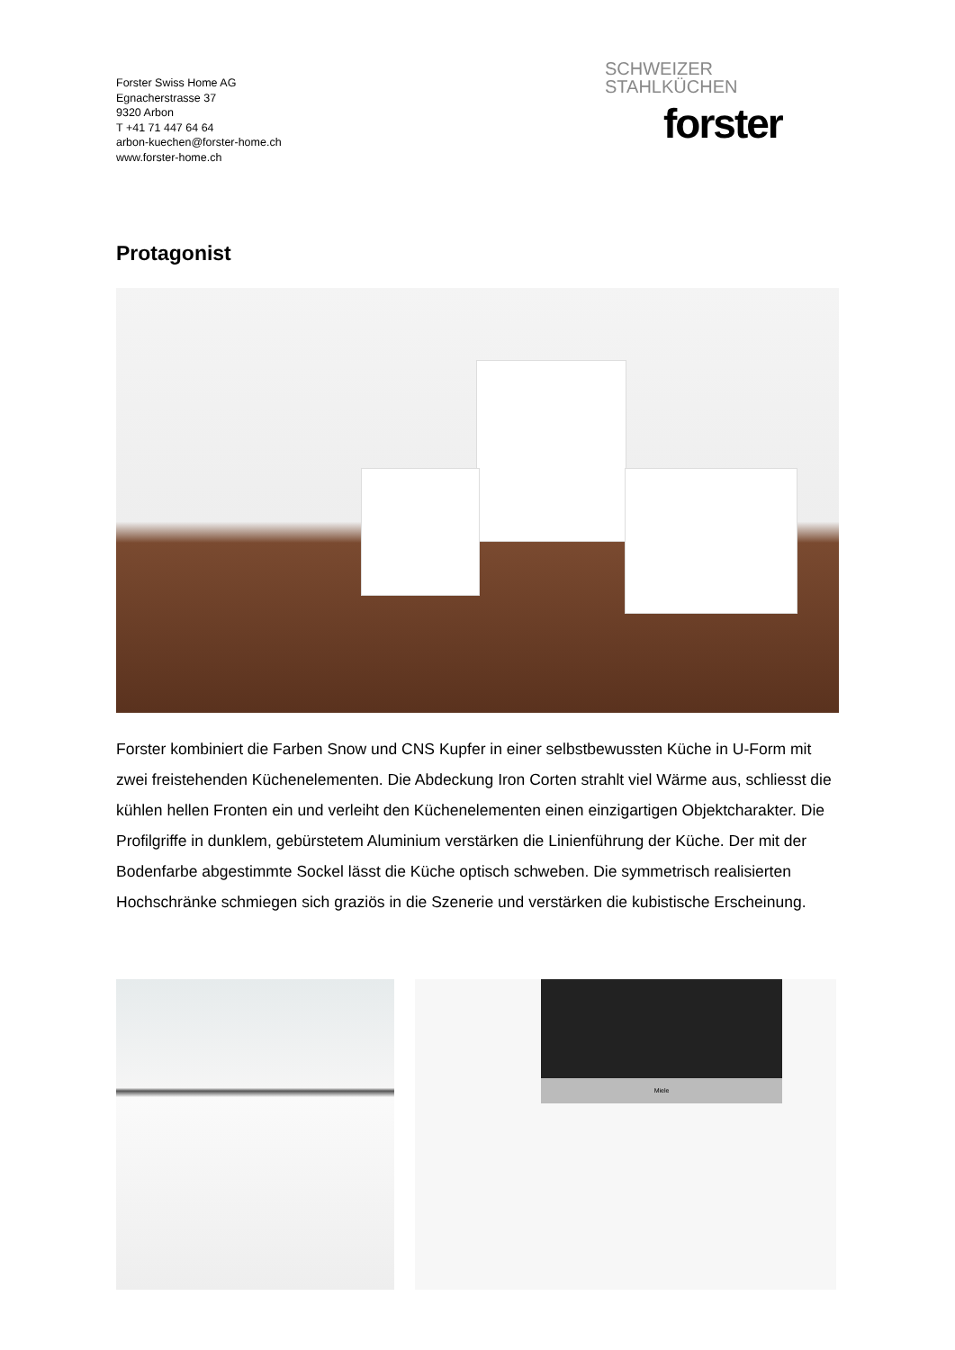Forster Swiss Home AG
Egnacherstrasse 37
9320 Arbon
T +41 71 447 64 64
arbon-kuechen@forster-home.ch
www.forster-home.ch
SCHWEIZER
STAHLKÜCHEN
forster
Protagonist
Forster kombiniert die Farben Snow und CNS Kupfer in einer selbstbewussten Küche in U-Form mit zwei freistehenden Küchenelementen. Die Abdeckung Iron Corten strahlt viel Wärme aus, schliesst die kühlen hellen Fronten ein und verleiht den Küchenelementen einen einzigartigen Objektcharakter. Die Profilgriffe in dunklem, gebürstetem Aluminium verstärken die Linienführung der Küche. Der mit der Bodenfarbe abgestimmte Sockel lässt die Küche optisch schweben. Die symmetrisch realisierten Hochschränke schmiegen sich graziös in die Szenerie und verstärken die kubistische Erscheinung.
Miele